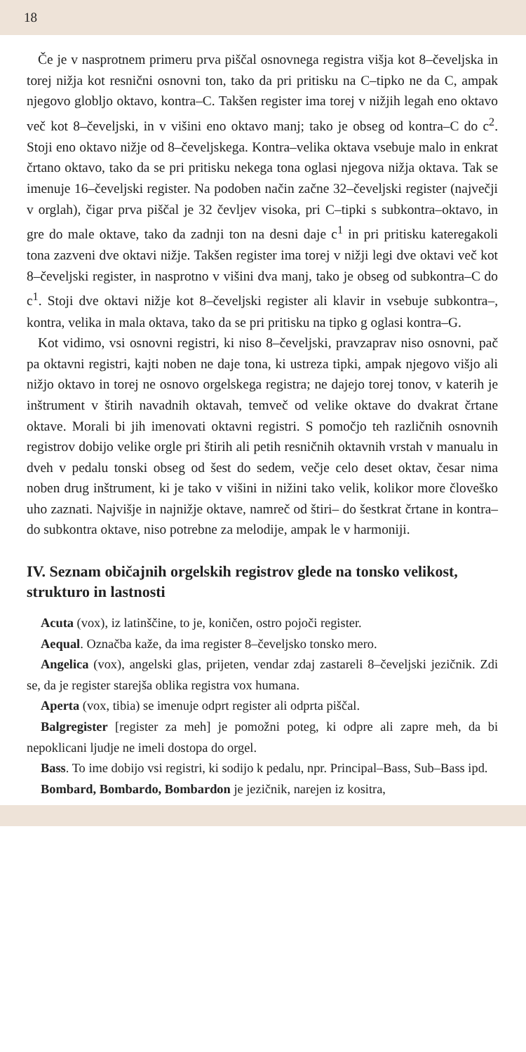18
Če je v nasprotnem primeru prva piščal osnovnega registra višja kot 8–čeveljska in torej nižja kot resnični osnovni ton, tako da pri pritisku na C–tipko ne da C, ampak njegovo globljo oktavo, kontra–C. Takšen register ima torej v nižjih legah eno oktavo več kot 8–čeveljski, in v višini eno oktavo manj; tako je obseg od kontra–C do c<sup>2</sup>. Stoji eno oktavo nižje od 8–čeveljskega. Kontra–velika oktava vsebuje malo in enkrat črtano oktavo, tako da se pri pritisku nekega tona oglasi njegova nižja oktava. Tak se imenuje 16–čeveljski register. Na podoben način začne 32–čeveljski register (največji v orglah), čigar prva piščal je 32 čevljev visoka, pri C–tipki s subkontra–oktavo, in gre do male oktave, tako da zadnji ton na desni daje c<sup>1</sup> in pri pritisku kateregakoli tona zazveni dve oktavi nižje. Takšen register ima torej v nižji legi dve oktavi več kot 8–čeveljski register, in nasprotno v višini dva manj, tako je obseg od subkontra–C do c<sup>1</sup>. Stoji dve oktavi nižje kot 8–čeveljski register ali klavir in vsebuje subkontra–, kontra, velika in mala oktava, tako da se pri pritisku na tipko g oglasi kontra–G.
Kot vidimo, vsi osnovni registri, ki niso 8–čeveljski, pravzaprav niso osnovni, pač pa oktavni registri, kajti noben ne daje tona, ki ustreza tipki, ampak njegovo višjo ali nižjo oktavo in torej ne osnovo orgelskega registra; ne dajejo torej tonov, v katerih je inštrument v štirih navadnih oktavah, temveč od velike oktave do dvakrat črtane oktave. Morali bi jih imenovati oktavni registri. S pomočjo teh različnih osnovnih registrov dobijo velike orgle pri štirih ali petih resničnih oktavnih vrstah v manualu in dveh v pedalu tonski obseg od šest do sedem, večje celo deset oktav, česar nima noben drug inštrument, ki je tako v višini in nižini tako velik, kolikor more človeško uho zaznati. Najvišje in najnižje oktave, namreč od štiri– do šestkrat črtane in kontra– do subkontra oktave, niso potrebne za melodije, ampak le v harmoniji.
IV. Seznam običajnih orgelskih registrov glede na tonsko velikost, strukturo in lastnosti
Acuta (vox), iz latinščine, to je, koničen, ostro pojoči register.
Aequal. Označba kaže, da ima register 8–čeveljsko tonsko mero.
Angelica (vox), angelski glas, prijeten, vendar zdaj zastareli 8–čeveljski jezičnik. Zdi se, da je register starejša oblika registra vox humana.
Aperta (vox, tibia) se imenuje odprt register ali odprta piščal.
Balgregister [register za meh] je pomožni poteg, ki odpre ali zapre meh, da bi nepoklicani ljudje ne imeli dostopa do orgel.
Bass. To ime dobijo vsi registri, ki sodijo k pedalu, npr. Principal–Bass, Sub–Bass ipd.
Bombard, Bombardo, Bombardon je jezičnik, narejen iz kositra,